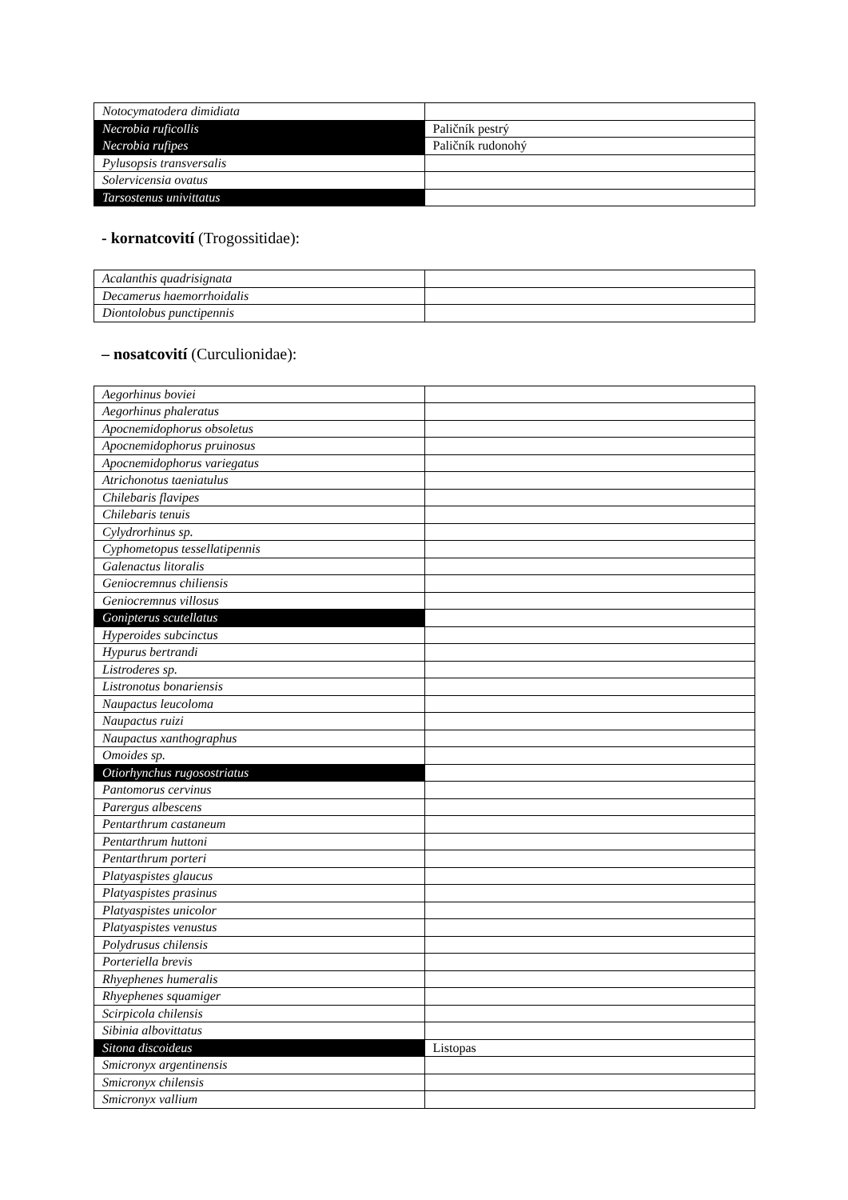| Notocymatodera dimidiata | |
| Necrobia ruficollis | Paličník pestrý |
| Necrobia rufipes | Paličník rudonohý |
| Pylusopsis transversalis | |
| Solervicensia ovatus | |
| Tarsostenus univittatus | |
- kornatcovití (Trogossitidae):
| Acalanthis quadrisignata | |
| Decamerus haemorrhoidalis | |
| Diontolobus punctipennis | |
– nosatcovití (Curculionidae):
| Aegorhinus boviei | |
| Aegorhinus phaleratus | |
| Apocnemidophorus obsoletus | |
| Apocnemidophorus pruinosus | |
| Apocnemidophorus variegatus | |
| Atrichonotus taeniatulus | |
| Chilebaris flavipes | |
| Chilebaris tenuis | |
| Cylydrorhinus sp. | |
| Cyphometopus tessellatipennis | |
| Galenactus litoralis | |
| Geniocremnus chiliensis | |
| Geniocremnus villosus | |
| Gonipterus scutellatus | |
| Hyperoides subcinctus | |
| Hypurus bertrandi | |
| Listroderes sp. | |
| Listronotus bonariensis | |
| Naupactus leucoloma | |
| Naupactus ruizi | |
| Naupactus xanthographus | |
| Omoides sp. | |
| Otiorhynchus rugosostriatus | |
| Pantomorus cervinus | |
| Parergus albescens | |
| Pentarthrum castaneum | |
| Pentarthrum huttoni | |
| Pentarthrum porteri | |
| Platyaspistes glaucus | |
| Platyaspistes prasinus | |
| Platyaspistes unicolor | |
| Platyaspistes venustus | |
| Polydrusus chilensis | |
| Porteriella brevis | |
| Rhyephenes humeralis | |
| Rhyephenes squamiger | |
| Scirpicola chilensis | |
| Sibinia albovittatus | |
| Sitona discoideus | Listopas |
| Smicronyx argentinensis | |
| Smicronyx chilensis | |
| Smicronyx vallium | |